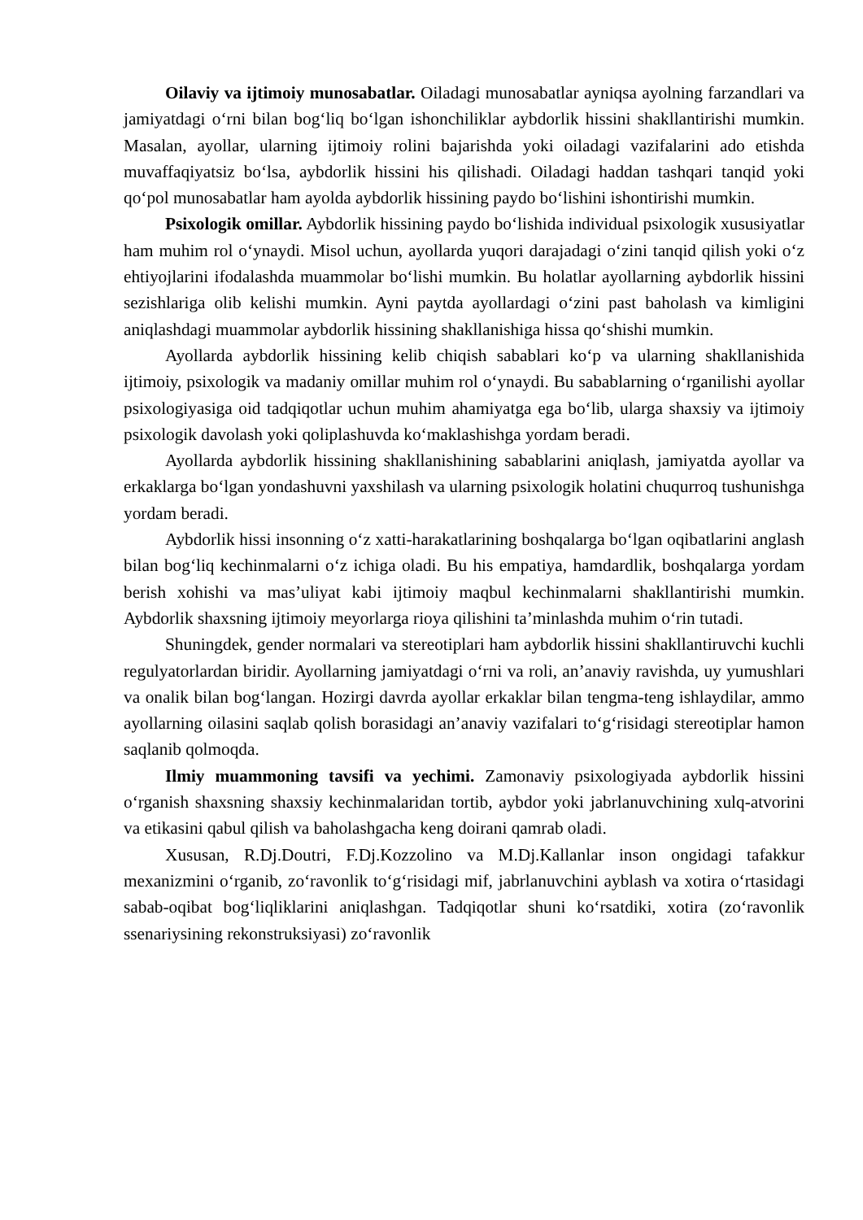Oilaviy va ijtimoiy munosabatlar. Oiladagi munosabatlar ayniqsa ayolning farzandlari va jamiyatdagi o‘rni bilan bog‘liq bo‘lgan ishonchiliklar aybdorlik hissini shakllantirishi mumkin. Masalan, ayollar, ularning ijtimoiy rolini bajarishda yoki oiladagi vazifalarini ado etishda muvaffaqiyatsiz bo‘lsa, aybdorlik hissini his qilishadi. Oiladagi haddan tashqari tanqid yoki qo‘pol munosabatlar ham ayolda aybdorlik hissining paydo bo‘lishini ishontirishi mumkin.
Psixologik omillar. Aybdorlik hissining paydo bo‘lishida individual psixologik xususiyatlar ham muhim rol o‘ynaydi. Misol uchun, ayollarda yuqori darajadagi o‘zini tanqid qilish yoki o‘z ehtiyojlarini ifodalashda muammolar bo‘lishi mumkin. Bu holatlar ayollarning aybdorlik hissini sezishlariga olib kelishi mumkin. Ayni paytda ayollardagi o‘zini past baholash va kimligini aniqlashdagi muammolar aybdorlik hissining shakllanishiga hissa qo‘shishi mumkin.
Ayollarda aybdorlik hissining kelib chiqish sabablari ko‘p va ularning shakllanishida ijtimoiy, psixologik va madaniy omillar muhim rol o‘ynaydi. Bu sabablarning o‘rganilishi ayollar psixologiyasiga oid tadqiqotlar uchun muhim ahamiyatga ega bo‘lib, ularga shaxsiy va ijtimoiy psixologik davolash yoki qoliplashuvda ko‘maklashishga yordam beradi.
Ayollarda aybdorlik hissining shakllanishining sabablarini aniqlash, jamiyatda ayollar va erkaklarga bo‘lgan yondashuvni yaxshilash va ularning psixologik holatini chuqurroq tushunishga yordam beradi.
Aybdorlik hissi insonning o‘z xatti-harakatlarining boshqalarga bo‘lgan oqibatlarini anglash bilan bog‘liq kechinmalarni o‘z ichiga oladi. Bu his empatiya, hamdardlik, boshqalarga yordam berish xohishi va mas’uliyat kabi ijtimoiy maqbul kechinmalarni shakllantirishi mumkin. Aybdorlik shaxsning ijtimoiy meyorlarga rioya qilishini ta’minlashda muhim o‘rin tutadi.
Shuningdek, gender normalari va stereotiplari ham aybdorlik hissini shakllantiruvchi kuchli regulyatorlardan biridir. Ayollarning jamiyatdagi o‘rni va roli, an’anaviy ravishda, uy yumushlari va onalik bilan bog‘langan. Hozirgi davrda ayollar erkaklar bilan tengma-teng ishlaydilar, ammo ayollarning oilasini saqlab qolish borasidagi an’anaviy vazifalari to‘g‘risidagi stereotiplar hamon saqlanib qolmoqda.
Ilmiy muammoning tavsifi va yechimi. Zamonaviy psixologiyada aybdorlik hissini o‘rganish shaxsning shaxsiy kechinmalaridan tortib, aybdor yoki jabrlanuvchining xulq-atvorini va etikasini qabul qilish va baholashgacha keng doirani qamrab oladi.
Xususan, R.Dj.Doutri, F.Dj.Kozzolino va M.Dj.Kallanlar inson ongidagi tafakkur mexanizmini o‘rganib, zo‘ravonlik to‘g‘risidagi mif, jabrlanuvchini ayblash va xotira o‘rtasidagi sabab-oqibat bog‘liqliklarini aniqlashgan. Tadqiqotlar shuni ko‘rsatdiki, xotira (zo‘ravonlik ssenariysining rekonstruksiyasi) zo‘ravonlik